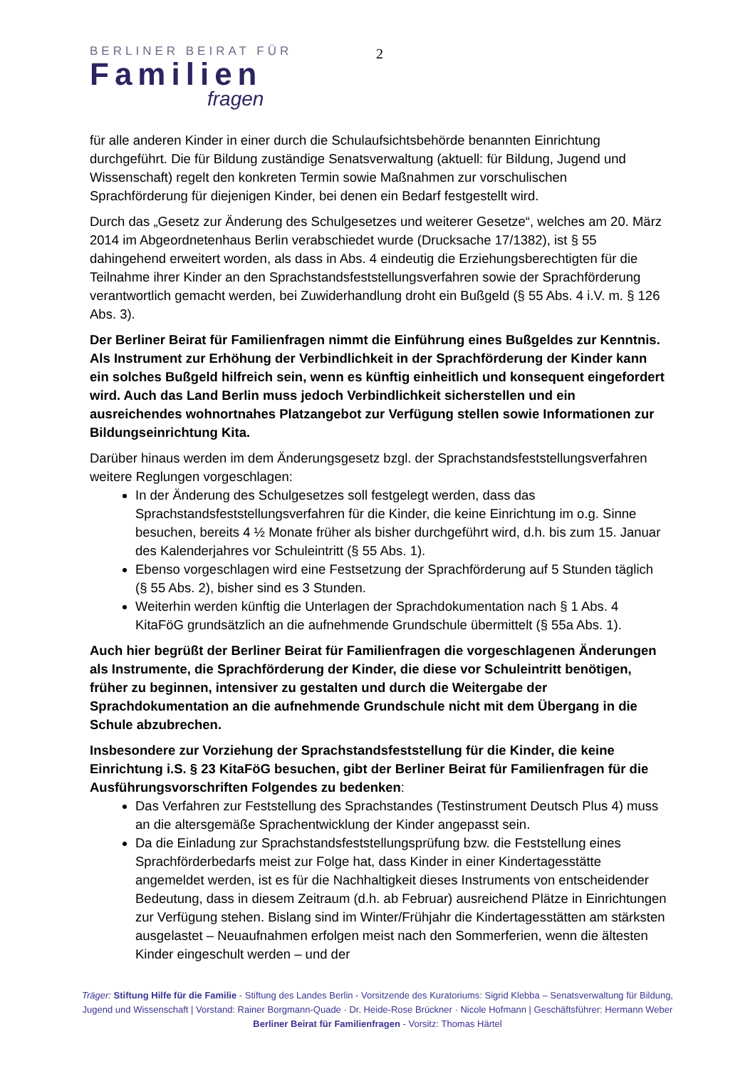BERLINER BEIRAT FÜR
Familien
fragen
2
für alle anderen Kinder in einer durch die Schulaufsichtsbehörde benannten Einrichtung durchgeführt. Die für Bildung zuständige Senatsverwaltung (aktuell: für Bildung, Jugend und Wissenschaft) regelt den konkreten Termin sowie Maßnahmen zur vorschulischen Sprachförderung für diejenigen Kinder, bei denen ein Bedarf festgestellt wird.
Durch das „Gesetz zur Änderung des Schulgesetzes und weiterer Gesetze“, welches am 20. März 2014 im Abgeordnetenhaus Berlin verabschiedet wurde (Drucksache 17/1382), ist § 55 dahingehend erweitert worden, als dass in Abs. 4 eindeutig die Erziehungsberechtigten für die Teilnahme ihrer Kinder an den Sprachstandsfeststellungsverfahren sowie der Sprachförderung verantwortlich gemacht werden, bei Zuwiderhandlung droht ein Bußgeld (§ 55 Abs. 4 i.V. m. § 126 Abs. 3).
Der Berliner Beirat für Familienfragen nimmt die Einführung eines Bußgeldes zur Kenntnis. Als Instrument zur Erhöhung der Verbindlichkeit in der Sprachförderung der Kinder kann ein solches Bußgeld hilfreich sein, wenn es künftig einheitlich und konsequent eingefordert wird. Auch das Land Berlin muss jedoch Verbindlichkeit sicherstellen und ein ausreichendes wohnortnahes Platzangebot zur Verfügung stellen sowie Informationen zur Bildungseinrichtung Kita.
Darüber hinaus werden im dem Änderungsgesetz bzgl. der Sprachstandsfeststellungsverfahren weitere Reglungen vorgeschlagen:
In der Änderung des Schulgesetzes soll festgelegt werden, dass das Sprachstandsfeststellungsverfahren für die Kinder, die keine Einrichtung im o.g. Sinne besuchen, bereits 4 ½ Monate früher als bisher durchgeführt wird, d.h. bis zum 15. Januar des Kalenderjahres vor Schuleintritt (§ 55 Abs. 1).
Ebenso vorgeschlagen wird eine Festsetzung der Sprachförderung auf 5 Stunden täglich (§ 55 Abs. 2), bisher sind es 3 Stunden.
Weiterhin werden künftig die Unterlagen der Sprachdokumentation nach § 1 Abs. 4 KitaFöG grundsätzlich an die aufnehmende Grundschule übermittelt (§ 55a Abs. 1).
Auch hier begrüßt der Berliner Beirat für Familienfragen die vorgeschlagenen Änderungen als Instrumente, die Sprachförderung der Kinder, die diese vor Schuleintritt benötigen, früher zu beginnen, intensiver zu gestalten und durch die Weitergabe der Sprachdokumentation an die aufnehmende Grundschule nicht mit dem Übergang in die Schule abzubrechen.
Insbesondere zur Vorziehung der Sprachstandsfeststellung für die Kinder, die keine Einrichtung i.S. § 23 KitaFöG besuchen, gibt der Berliner Beirat für Familienfragen für die Ausführungsvorschriften Folgendes zu bedenken:
Das Verfahren zur Feststellung des Sprachstandes (Testinstrument Deutsch Plus 4) muss an die altersgemäße Sprachentwicklung der Kinder angepasst sein.
Da die Einladung zur Sprachstandsfeststellungsprüfung bzw. die Feststellung eines Sprachförderbedarfs meist zur Folge hat, dass Kinder in einer Kindertagesstätte angemeldet werden, ist es für die Nachhaltigkeit dieses Instruments von entscheidender Bedeutung, dass in diesem Zeitraum (d.h. ab Februar) ausreichend Plätze in Einrichtungen zur Verfügung stehen. Bislang sind im Winter/Frühjahr die Kindertagesstätten am stärksten ausgelastet – Neuaufnahmen erfolgen meist nach den Sommerferien, wenn die ältesten Kinder eingeschult werden – und der
Träger: Stiftung Hilfe für die Familie - Stiftung des Landes Berlin - Vorsitzende des Kuratoriums: Sigrid Klebba – Senatsverwaltung für Bildung, Jugend und Wissenschaft | Vorstand: Rainer Borgmann-Quade · Dr. Heide-Rose Brückner · Nicole Hofmann | Geschäftsführer: Hermann Weber
Berliner Beirat für Familienfragen - Vorsitz: Thomas Härtel